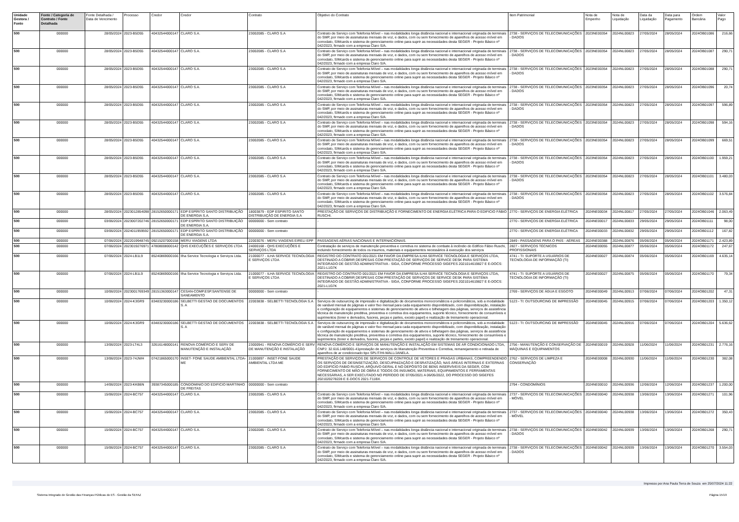| Unidade Gestora / Fonte | Fonte / Categoria de Contrato / Fonte Detalhada | Fonte Detalhada / Data de Vencimento | Processo | Credor | Credor | Contrato | Objetivo do Contrato | Item Patrimonial | Nota de Empenho | Nota de Liquidação | Data da Liquidação | Data para Pagamento | Ordem Bancária | Valor Pago |
| --- | --- | --- | --- | --- | --- | --- | --- | --- | --- | --- | --- | --- | --- | --- |
| 500 | 000000 | 28/05/2024 | 2023-B5D55 | 40432544000147 | CLARO S.A. | 23002085 - CLARO S.A | Contrato de Serviço com Telefonia Móvel – nas modalidades longa distância nacional e internacional originada de terminais do SMP, por meio de assinaturas mensais de voz, e dados, com ou sem fornecimento de aparelhos de acesso móvel em comodato, SIMcards e sistema de gerenciamento online para suprir as necessidades desta SEGER - Projeto Básico nº 042/2023, firmado com a empresa Claro S/A. | 2738 - SERVIÇOS DE TELECOMUNICAÇÕES - DADOS | 2023NE00354 | 2024NL00823 | 27/05/2024 | 28/05/2024 | 2024OB01086 | 216,66 |
| 500 | 000000 | 28/05/2024 | 2023-B5D55 | 40432544000147 | CLARO S.A. | 23002085 - CLARO S.A | Contrato de Serviço com Telefonia Móvel – nas modalidades longa distância nacional e internacional originada de terminais do SMP, por meio de assinaturas mensais de voz, e dados, com ou sem fornecimento de aparelhos de acesso móvel em comodato, SIMcards e sistema de gerenciamento online para suprir as necessidades desta SEGER - Projeto Básico nº 042/2023, firmado com a empresa Claro S/A. | 2738 - SERVIÇOS DE TELECOMUNICAÇÕES - DADOS | 2023NE00354 | 2024NL00823 | 27/05/2024 | 28/05/2024 | 2024OB01087 | 290,71 |
| 500 | 000000 | 28/05/2024 | 2023-B5D55 | 40432544000147 | CLARO S.A. | 23002085 - CLARO S.A | Contrato de Serviço com Telefonia Móvel – nas modalidades longa distância nacional e internacional originada de terminais do SMP, por meio de assinaturas mensais de voz, e dados, com ou sem fornecimento de aparelhos de acesso móvel em comodato, SIMcards e sistema de gerenciamento online para suprir as necessidades desta SEGER - Projeto Básico nº 042/2023, firmado com a empresa Claro S/A. | 2738 - SERVIÇOS DE TELECOMUNICAÇÕES - DADOS | 2023NE00354 | 2024NL00823 | 27/05/2024 | 28/05/2024 | 2024OB01088 | 290,71 |
| 500 | 000000 | 28/05/2024 | 2023-B5D55 | 40432544000147 | CLARO S.A. | 23002085 - CLARO S.A | Contrato de Serviço com Telefonia Móvel – nas modalidades longa distância nacional e internacional originada de terminais do SMP, por meio de assinaturas mensais de voz, e dados, com ou sem fornecimento de aparelhos de acesso móvel em comodato, SIMcards e sistema de gerenciamento online para suprir as necessidades desta SEGER - Projeto Básico nº 042/2023, firmado com a empresa Claro S/A. | 2738 - SERVIÇOS DE TELECOMUNICAÇÕES - DADOS | 2023NE00354 | 2024NL00823 | 27/05/2024 | 28/05/2024 | 2024OB01096 | 20,74 |
| 500 | 000000 | 28/05/2024 | 2023-B5D55 | 40432544000147 | CLARO S.A. | 23002085 - CLARO S.A | Contrato de Serviço com Telefonia Móvel – nas modalidades longa distância nacional e internacional originada de terminais do SMP, por meio de assinaturas mensais de voz, e dados, com ou sem fornecimento de aparelhos de acesso móvel em comodato, SIMcards e sistema de gerenciamento online para suprir as necessidades desta SEGER - Projeto Básico nº 042/2023, firmado com a empresa Claro S/A. | 2738 - SERVIÇOS DE TELECOMUNICAÇÕES - DADOS | 2023NE00354 | 2024NL00823 | 27/05/2024 | 28/05/2024 | 2024OB01097 | 596,89 |
| 500 | 000000 | 28/05/2024 | 2023-B5D55 | 40432544000147 | CLARO S.A. | 23002085 - CLARO S.A | Contrato de Serviço com Telefonia Móvel – nas modalidades longa distância nacional e internacional originada de terminais do SMP, por meio de assinaturas mensais de voz, e dados, com ou sem fornecimento de aparelhos de acesso móvel em comodato, SIMcards e sistema de gerenciamento online para suprir as necessidades desta SEGER - Projeto Básico nº 042/2023, firmado com a empresa Claro S/A. | 2738 - SERVIÇOS DE TELECOMUNICAÇÕES - DADOS | 2023NE00354 | 2024NL00823 | 27/05/2024 | 28/05/2024 | 2024OB01098 | 594,16 |
| 500 | 000000 | 28/05/2024 | 2023-B5D55 | 40432544000147 | CLARO S.A. | 23002085 - CLARO S.A | Contrato de Serviço com Telefonia Móvel – nas modalidades longa distância nacional e internacional originada de terminais do SMP, por meio de assinaturas mensais de voz, e dados, com ou sem fornecimento de aparelhos de acesso móvel em comodato, SIMcards e sistema de gerenciamento online para suprir as necessidades desta SEGER - Projeto Básico nº 042/2023, firmado com a empresa Claro S/A. | 2738 - SERVIÇOS DE TELECOMUNICAÇÕES - DADOS | 2023NE00354 | 2024NL00823 | 27/05/2024 | 28/05/2024 | 2024OB01099 | 669,51 |
| 500 | 000000 | 28/05/2024 | 2023-B5D55 | 40432544000147 | CLARO S.A. | 23002085 - CLARO S.A | Contrato de Serviço com Telefonia Móvel – nas modalidades longa distância nacional e internacional originada de terminais do SMP, por meio de assinaturas mensais de voz, e dados, com ou sem fornecimento de aparelhos de acesso móvel em comodato, SIMcards e sistema de gerenciamento online para suprir as necessidades desta SEGER - Projeto Básico nº 042/2023, firmado com a empresa Claro S/A. | 2738 - SERVIÇOS DE TELECOMUNICAÇÕES - DADOS | 2023NE00354 | 2024NL00823 | 27/05/2024 | 28/05/2024 | 2024OB01100 | 1.959,21 |
| 500 | 000000 | 28/05/2024 | 2023-B5D55 | 40432544000147 | CLARO S.A. | 23002085 - CLARO S.A | Contrato de Serviço com Telefonia Móvel – nas modalidades longa distância nacional e internacional originada de terminais do SMP, por meio de assinaturas mensais de voz, e dados, com ou sem fornecimento de aparelhos de acesso móvel em comodato, SIMcards e sistema de gerenciamento online para suprir as necessidades desta SEGER - Projeto Básico nº 042/2023, firmado com a empresa Claro S/A. | 2738 - SERVIÇOS DE TELECOMUNICAÇÕES - DADOS | 2023NE00354 | 2024NL00823 | 27/05/2024 | 28/05/2024 | 2024OB01101 | 3.480,03 |
| 500 | 000000 | 28/05/2024 | 2023-B5D55 | 40432544000147 | CLARO S.A. | 23002085 - CLARO S.A | Contrato de Serviço com Telefonia Móvel – nas modalidades longa distância nacional e internacional originada de terminais do SMP, por meio de assinaturas mensais de voz, e dados, com ou sem fornecimento de aparelhos de acesso móvel em comodato, SIMcards e sistema de gerenciamento online para suprir as necessidades desta SEGER - Projeto Básico nº 042/2023, firmado com a empresa Claro S/A. | 2738 - SERVIÇOS DE TELECOMUNICAÇÕES - DADOS | 2023NE00354 | 2024NL00823 | 27/05/2024 | 28/05/2024 | 2024OB01102 | 3.576,84 |
| 500 | 000000 | 28/05/2024 | 2023012854098 | 28152650000171 | EDP ESPÍRITO SANTO DISTRIBUIÇÃO DE ENERGIA S.A. | 18003879 - EDP ESPIRITO SANTO DISTRIBUIÇÃO DE ENERGIA S.A | PRESTAÇÃO DE SERVIÇOS DE DISTRIBUIÇÃO E FORNECIMENTO DE ENERGIA ELÉTRICA PARA O EDIFICIO FÁBIO RUSCHI. | 2770 - SERVIÇOS DE ENERGIA ELÉTRICA | 2024NE00034 | 2024NL00817 | 27/05/2024 | 27/05/2024 | 2024OB01046 | 2.063,49 |
| 500 | 000000 | 03/06/2024 | 2023007202746 | 28152650000171 | EDP ESPÍRITO SANTO DISTRIBUIÇÃO DE ENERGIA S.A. | 00000000 - Sem contrato | - | 2770 - SERVIÇOS DE ENERGIA ELÉTRICA | 2024NE00017 | 2024NL00833 | 29/05/2024 | 29/05/2024 | 2024OB01111 | 98,00 |
| 500 | 000000 | 03/06/2024 | 2024011959592 | 28152650000171 | EDP ESPÍRITO SANTO DISTRIBUIÇÃO DE ENERGIA S.A. | 00000000 - Sem contrato | - | 2770 - SERVIÇOS DE ENERGIA ELÉTRICA | 2024NE00033 | 2024NL00832 | 29/05/2024 | 29/05/2024 | 2024OB01112 | 167,82 |
| 500 | 000000 | 07/06/2024 | 2022019948745 | 09215207000158 | MERU VIAGENS LTDA | 22003076 - MERU VIAGENS EIRELI EPP | PASSAGENS AÉRIAS NACIONAIS E INTERNACIONAIS. | 2849 - PASSAGENS PARA O PAÍS - AÉREAS | 2024NE00388 | 2024NL00876 | 05/06/2024 | 05/06/2024 | 2024OB01171 | 2.423,89 |
| 500 | 000000 | 07/06/2024 | 2023019276971 | 47808008000142 | QHS EXECUÇÕES E SERVIÇOS LTDA | 24000168 - QHS EXECUÇÕES E SERVIÇOS LTDA | Contratação de serviços de manutenção preventiva e corretiva no sistema de combate à incêndio do Edifício Fábio Ruschi, incluindo fornecimento de todos os insumos, materiais e equipamentos necessários à execução dos serviços | 2827 - SERVIÇOS TÉCNICOS PROFISSIONAIS | 2024NE00055 | 2024NL00877 | 05/06/2024 | 05/06/2024 | 2024OB01172 | 247,67 |
| 500 | 000000 | 07/06/2024 | 2024-LB1L9 | 85240869000166 | Ilha Service Tecnologia e Serviços Ltda. | 21000077 - ILHA SERVICE TECNOLOGIA E SERVIÇOS LTDA | REGISTRO DO CONTRATO 001/2021 EM FAVOR DA EMPRESA ILHA SERVICE TECNOLOGIA E SERVIÇOS LTDA, DESTINADO A COBRIR DESPESAS COM PRESTAÇÃO DE SERVIÇOS DE SERVICE DESK PARA SISTEMA INTEGRADO DE GESTÃO ADMINISTRATIVA - SIGA, CONFORME PROCESSO SIGEFES 2021014619827 E E-DOCS: 2021-L1G7K | 4741 - TI: SUPORTE A USUÁRIOS DE TECNOLOGIA DE INFORMAÇÃO (TI) | 2024NE00027 | 2024NL00874 | 05/06/2024 | 05/06/2024 | 2024OB01169 | 4.635,14 |
| 500 | 000000 | 07/06/2024 | 2024-LB1L9 | 85240869000166 | Ilha Service Tecnologia e Serviços Ltda. | 21000077 - ILHA SERVICE TECNOLOGIA E SERVIÇOS LTDA | REGISTRO DO CONTRATO 001/2021 EM FAVOR DA EMPRESA ILHA SERVICE TECNOLOGIA E SERVIÇOS LTDA, DESTINADO A COBRIR DESPESAS COM PRESTAÇÃO DE SERVIÇOS DE SERVICE DESK PARA SISTEMA INTEGRADO DE GESTÃO ADMINISTRATIVA - SIGA, CONFORME PROCESSO SIGEFES 2021014619827 E E-DOCS: 2021-L1G7K | 4741 - TI: SUPORTE A USUÁRIOS DE TECNOLOGIA DE INFORMAÇÃO (TI) | 2024NE00027 | 2024NL00875 | 05/06/2024 | 05/06/2024 | 2024OB01170 | 79,34 |
| 500 | 000000 | 10/06/2024 | 2023001769349 | 28151363000147 | CESAN-COMP.ESP.SANTENSE DE SANEAMENTO | 00000000 - Sem contrato | - | 2769 - SERVIÇOS DE ÁGUA E ESGOTO | 2024NE00049 | 2024NL00913 | 07/06/2024 | 07/06/2024 | 2024OB01202 | 47,31 |
| 500 | 000000 | 10/06/2024 | 2024-K3GR9 | 83483230000186 | SELBETTI GESTAO DE DOCUMENTOS S. A | 22003838 - SELBETTI TECNOLOGIA S.A | Serviços de outsourcing de impressão e digitalização de documentos monocromáticos e policromáticos, sob a modalidade de variável mensal de páginas e valor fixo mensal para cada equipamento disponibilizado, com disponibilização, instalação e configuração de equipamentos e sistemas de gerenciamento de ativos e bilhetagem das páginas, serviços de assistência técnica de manutenção preditiva, preventiva e corretiva dos equipamentos, suporte técnico, fornecimento de consumíveis e suprimentos (toner e derivados, fusores, peças e partes, exceto papel) e realização de treinamento operacional. | 5123 - TI: OUTSOURCING DE IMPRESSÃO | 2024NE00045 | 2024NL00915 | 07/06/2024 | 07/06/2024 | 2024OB01203 | 1.350,12 |
| 500 | 000000 | 10/06/2024 | 2024-K3GR9 | 83483230000186 | SELBETTI GESTAO DE DOCUMENTOS S. A | 22003838 - SELBETTI TECNOLOGIA S.A | Serviços de outsourcing de impressão e digitalização de documentos monocromáticos e policromáticos, sob a modalidade de variável mensal de páginas e valor fixo mensal para cada equipamento disponibilizado, com disponibilização, instalação e configuração de equipamentos e sistemas de gerenciamento de ativos e bilhetagem das páginas, serviços de assistência técnica de manutenção preditiva, preventiva e corretiva dos equipamentos, suporte técnico, fornecimento de consumíveis e suprimentos (toner e derivados, fusores, peças e partes, exceto papel) e realização de treinamento operacional. | 5123 - TI: OUTSOURCING DE IMPRESSÃO | 2024NE00045 | 2024NL00916 | 07/06/2024 | 07/06/2024 | 2024OB01204 | 5.636,62 |
| 500 | 000000 | 13/06/2024 | 2023-LT4L3 | 32616148000141 | RENOVA COMÉRCIO E SERV DE MANUTENÇÃO E INSTALAÇÃO | 23000941 - RENOVA COMÉRCIO E SERV DE MANUTENÇÃO E INSTALAÇÃO | RENOVA COMÉRCIO E SERVIÇOS DE MANUTENÇÃO E INSTALAÇÃO EM SISTEMAS DE AR CONDICIONADO LTDA, CNPJ: 32.616.148/0001-41prestação de serviços de Manutenção Preventiva e Corretiva, remanejamento e retirada de aparelhos de ar condicionado tipo SPLIT/HI-WALL/JANELA. | 2756 - MANUTENÇÃO E CONSERVAÇÃO DE MÁQUINAS E EQUIPAMENTOS | 2024NE00019 | 2024NL00928 | 11/06/2024 | 11/06/2024 | 2024OB01231 | 2.776,16 |
| 500 | 000000 | 13/06/2024 | 2023-74JWH | 07421865000170 | INSET- FONE SAUDE AMBIENTAL LTDA-ME | 21000897 - INSET-FONE SAUDE AMBIENTAL LTDA ME | PRESTAÇÃO DE SERVIÇOS DE SERVIÇOS DE CONTROLE DE VETORES E PRAGAS URBANAS, COMPREENDENDO OS SERVIÇOS DE DESINSETIZAÇÃO, DESCUPINIZAÇÃO E DESRATIZAÇÃO, NAS ÁREAS INTERNAS E EXTERNAS DO EDIFÍCIO FABIO RUSCHI, ARQUIVO GERAL E NO DEPÓSITO DE BENS INSERVÍVEIS DA SEGER, COM FORNECIMENTO DE MÃO DE OBRA E TODOS OS INSUMOS, MATERIAIS, EQUIPAMENTOS E FERRAMENTAS NECESSÁRIAS, A SER EXECUTADO NO PERÍODO DE 07/05/2021 A 06/05/2022, DO PROCESSO DO SIGEFES 2021020278228 E E-DOCS 2021-T11BX. | 2762 - SERVIÇOS DE LIMPEZA E CONSERVAÇÃO | 2024NE00008 | 2024NL00930 | 11/06/2024 | 11/06/2024 | 2024OB01230 | 382,08 |
| 500 | 000000 | 14/06/2024 | 2023-KKB6N | 39387345000185 | CONDOMINIO DO EDIFICIO MARTINHO DE FREITAS | 00000000 - Sem contrato | - | 2794 - CONDOMÍNIOS | 2024NE00010 | 2024NL00936 | 12/06/2024 | 12/06/2024 | 2024OB01237 | 1.200,00 |
| 500 | 000000 | 15/06/2024 | 2024-BC757 | 40432544000147 | CLARO S.A. | 23002085 - CLARO S.A | Contrato de Serviço com Telefonia Móvel – nas modalidades longa distância nacional e internacional originada de terminais do SMP, por meio de assinaturas mensais de voz, e dados, com ou sem fornecimento de aparelhos de acesso móvel em comodato, SIMcards e sistema de gerenciamento online para suprir as necessidades desta SEGER - Projeto Básico nº 042/2023, firmado com a empresa Claro S/A. | 2737 - SERVIÇOS DE TELECOMUNICAÇÕES - MÓVEL | 2024NE00040 | 2024NL00938 | 13/06/2024 | 13/06/2024 | 2024OB01271 | 101,96 |
| 500 | 000000 | 15/06/2024 | 2024-BC757 | 40432544000147 | CLARO S.A. | 23002085 - CLARO S.A | Contrato de Serviço com Telefonia Móvel – nas modalidades longa distância nacional e internacional originada de terminais do SMP, por meio de assinaturas mensais de voz, e dados, com ou sem fornecimento de aparelhos de acesso móvel em comodato, SIMcards e sistema de gerenciamento online para suprir as necessidades desta SEGER - Projeto Básico nº 042/2023, firmado com a empresa Claro S/A. | 2737 - SERVIÇOS DE TELECOMUNICAÇÕES - MÓVEL | 2024NE00040 | 2024NL00938 | 13/06/2024 | 13/06/2024 | 2024OB01272 | 350,43 |
| 500 | 000000 | 15/06/2024 | 2024-BC757 | 40432544000147 | CLARO S.A. | 23002085 - CLARO S.A | Contrato de Serviço com Telefonia Móvel – nas modalidades longa distância nacional e internacional originada de terminais do SMP, por meio de assinaturas mensais de voz, e dados, com ou sem fornecimento de aparelhos de acesso móvel em comodato, SIMcards e sistema de gerenciamento online para suprir as necessidades desta SEGER - Projeto Básico nº 042/2023, firmado com a empresa Claro S/A. | 2738 - SERVIÇOS DE TELECOMUNICAÇÕES - DADOS | 2024NE00042 | 2024NL00939 | 13/06/2024 | 13/06/2024 | 2024OB01268 | 290,71 |
| 500 | 000000 | 15/06/2024 | 2024-BC757 | 40432544000147 | CLARO S.A. | 23002085 - CLARO S.A | Contrato de Serviço com Telefonia Móvel – nas modalidades longa distância nacional e internacional originada de terminais do SMP, por meio de assinaturas mensais de voz, e dados, com ou sem fornecimento de aparelhos de acesso móvel em comodato, SIMcards e sistema de gerenciamento online para suprir as necessidades desta SEGER - Projeto Básico nº 042/2023, firmado com a empresa Claro S/A. | 2738 - SERVIÇOS DE TELECOMUNICAÇÕES - DADOS | 2024NE00042 | 2024NL00939 | 13/06/2024 | 13/06/2024 | 2024OB01270 | 3.554,03 |
Impresso por Ana Paula Terra de Souza em 25/07/2024 11:22
Sistema Integrado de Gestão das Finanças Públicas do ES - Gestão da SEFAZ Página 15/19